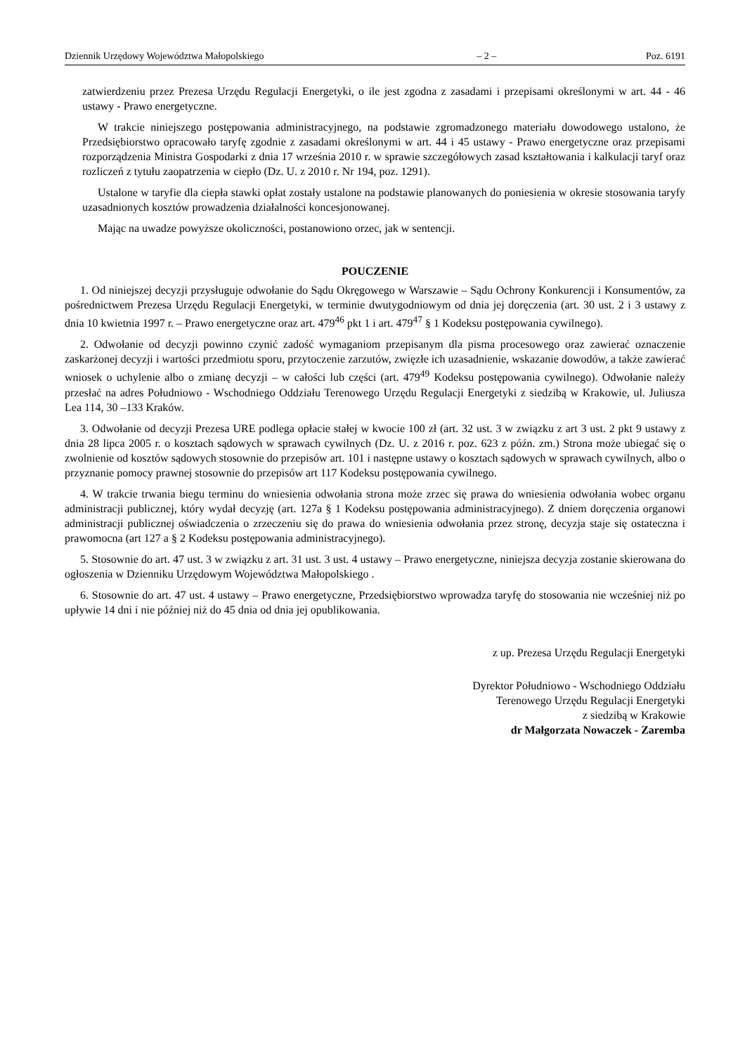Dziennik Urzędowy Województwa Małopolskiego – 2 – Poz. 6191
zatwierdzeniu przez Prezesa Urzędu Regulacji Energetyki, o ile jest zgodna z zasadami i przepisami określonymi w art. 44 - 46 ustawy - Prawo energetyczne.
W trakcie niniejszego postępowania administracyjnego, na podstawie zgromadzonego materiału dowodowego ustalono, że Przedsiębiorstwo opracowało taryfę zgodnie z zasadami określonymi w art. 44 i 45 ustawy - Prawo energetyczne oraz przepisami rozporządzenia Ministra Gospodarki z dnia 17 września 2010 r. w sprawie szczegółowych zasad kształtowania i kalkulacji taryf oraz rozliczeń z tytułu zaopatrzenia w ciepło (Dz. U. z 2010 r. Nr 194, poz. 1291).
Ustalone w taryfie dla ciepła stawki opłat zostały ustalone na podstawie planowanych do poniesienia w okresie stosowania taryfy uzasadnionych kosztów prowadzenia działalności koncesjonowanej.
Mając na uwadze powyższe okoliczności, postanowiono orzec, jak w sentencji.
POUCZENIE
1. Od niniejszej decyzji przysługuje odwołanie do Sądu Okręgowego w Warszawie – Sądu Ochrony Konkurencji i Konsumentów, za pośrednictwem Prezesa Urzędu Regulacji Energetyki, w terminie dwutygodniowym od dnia jej doręczenia (art. 30 ust. 2 i 3 ustawy z dnia 10 kwietnia 1997 r. – Prawo energetyczne oraz art. 479<sup>46</sup> pkt 1 i art. 479<sup>47</sup> § 1 Kodeksu postępowania cywilnego).
2. Odwołanie od decyzji powinno czynić zadość wymaganiom przepisanym dla pisma procesowego oraz zawierać oznaczenie zaskarżonej decyzji i wartości przedmiotu sporu, przytoczenie zarzutów, zwięzłe ich uzasadnienie, wskazanie dowodów, a także zawierać wniosek o uchylenie albo o zmianę decyzji – w całości lub części (art. 479<sup>49</sup> Kodeksu postępowania cywilnego). Odwołanie należy przesłać na adres Południowo - Wschodniego Oddziału Terenowego Urzędu Regulacji Energetyki z siedzibą w Krakowie, ul. Juliusza Lea 114, 30 –133 Kraków.
3. Odwołanie od decyzji Prezesa URE podlega opłacie stałej w kwocie 100 zł (art. 32 ust. 3 w związku z art 3 ust. 2 pkt 9 ustawy z dnia 28 lipca 2005 r. o kosztach sądowych w sprawach cywilnych (Dz. U. z 2016 r. poz. 623 z późn. zm.) Strona może ubiegać się o zwolnienie od kosztów sądowych stosownie do przepisów art. 101 i następne ustawy o kosztach sądowych w sprawach cywilnych, albo o przyznanie pomocy prawnej stosownie do przepisów art 117 Kodeksu postępowania cywilnego.
4. W trakcie trwania biegu terminu do wniesienia odwołania strona może zrzec się prawa do wniesienia odwołania wobec organu administracji publicznej, który wydał decyzję (art. 127a § 1 Kodeksu postępowania administracyjnego). Z dniem doręczenia organowi administracji publicznej oświadczenia o zrzeczeniu się do prawa do wniesienia odwołania przez stronę, decyzja staje się ostateczna i prawomocna (art 127 a § 2 Kodeksu postępowania administracyjnego).
5. Stosownie do art. 47 ust. 3 w związku z art. 31 ust. 3 ust. 4 ustawy – Prawo energetyczne, niniejsza decyzja zostanie skierowana do ogłoszenia w Dzienniku Urzędowym Województwa Małopolskiego .
6. Stosownie do art. 47 ust. 4 ustawy – Prawo energetyczne, Przedsiębiorstwo wprowadza taryfę do stosowania nie wcześniej niż po upływie 14 dni i nie później niż do 45 dnia od dnia jej opublikowania.
z up. Prezesa Urzędu Regulacji Energetyki
Dyrektor Południowo - Wschodniego Oddziału
Terenowego Urzędu Regulacji Energetyki
z siedzibą w Krakowie
dr Małgorzata Nowaczek - Zaremba